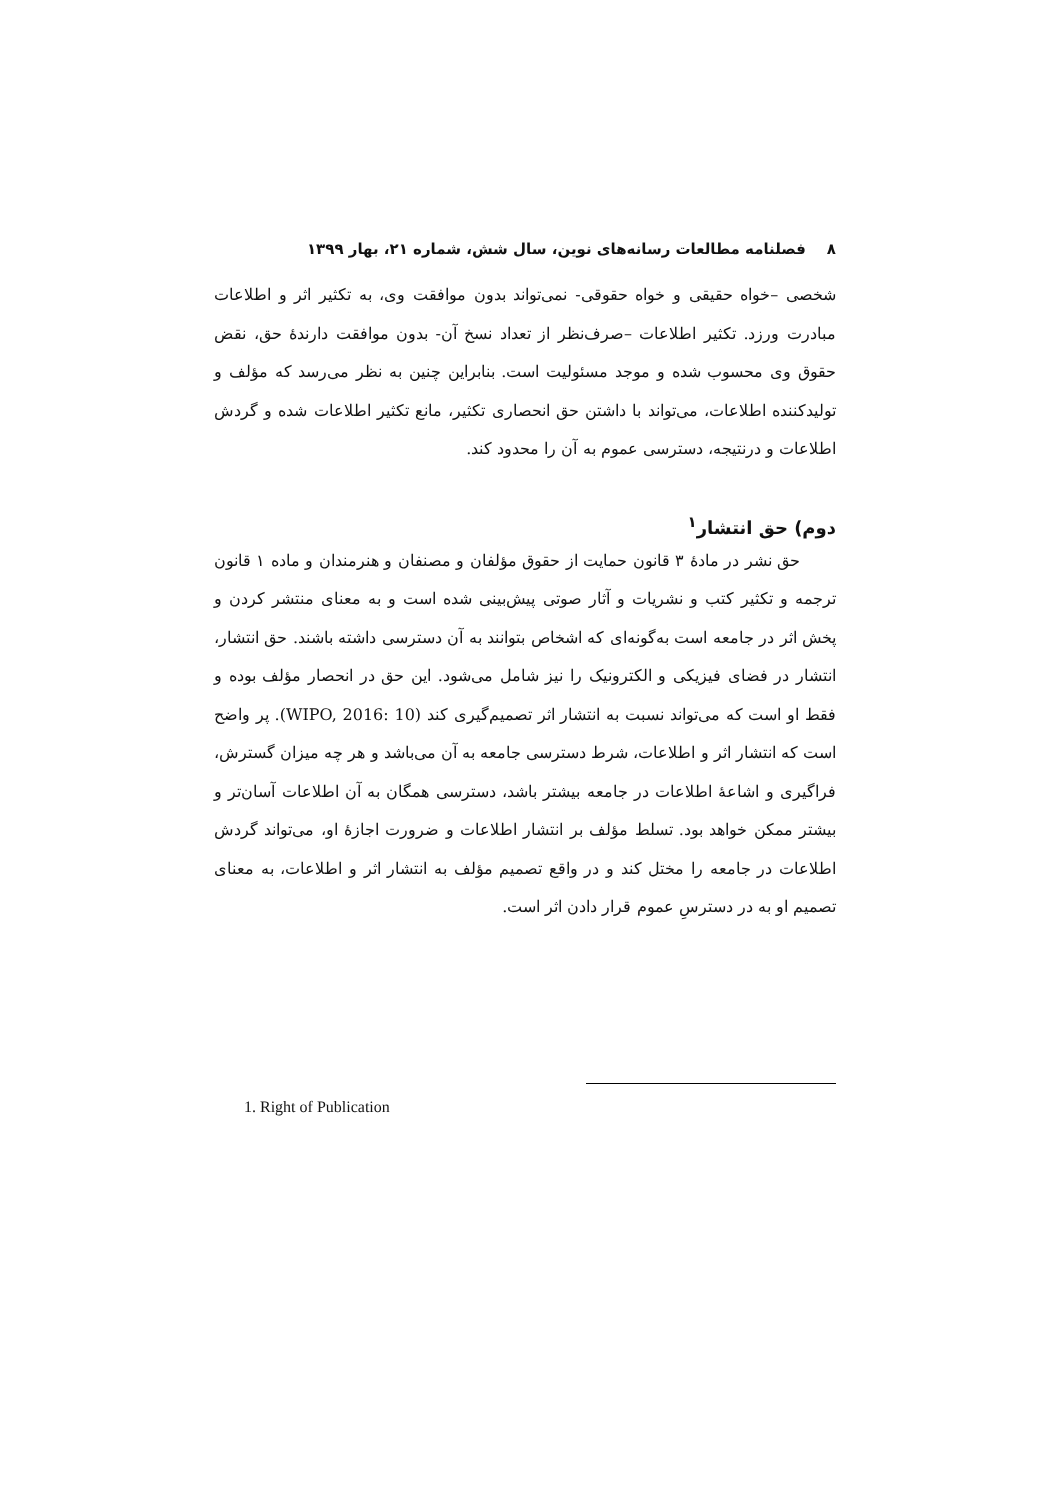۸ فصلنامه مطالعات رسانه‌های نوین، سال شش، شماره ۲۱، بهار ۱۳۹۹
شخصی –خواه حقیقی و خواه حقوقی- نمی‌تواند بدون موافقت وی، به تکثیر اثر و اطلاعات مبادرت ورزد. تکثیر اطلاعات –صرف‌نظر از تعداد نسخ آن- بدون موافقت دارندهٔ حق، نقض حقوق وی محسوب شده و موجد مسئولیت است. بنابراین چنین به نظر می‌رسد که مؤلف و تولیدکننده اطلاعات، می‌تواند با داشتن حق انحصاری تکثیر، مانع تکثیر اطلاعات شده و گردش اطلاعات و درنتیجه، دسترسی عموم به آن را محدود کند.
دوم) حق انتشار<sup>۱</sup>
حق نشر در مادهٔ ۳ قانون حمایت از حقوق مؤلفان و مصنفان و هنرمندان و ماده ۱ قانون ترجمه و تکثیر کتب و نشریات و آثار صوتی پیش‌بینی شده است و به معنای منتشر کردن و پخش اثر در جامعه است به‌گونه‌ای که اشخاص بتوانند به آن دسترسی داشته باشند. حق انتشار، انتشار در فضای فیزیکی و الکترونیک را نیز شامل می‌شود. این حق در انحصار مؤلف بوده و فقط او است که می‌تواند نسبت به انتشار اثر تصمیم‌گیری کند (WIPO, 2016: 10). پر واضح است که انتشار اثر و اطلاعات، شرط دسترسی جامعه به آن می‌باشد و هر چه میزان گسترش، فراگیری و اشاعهٔ اطلاعات در جامعه بیشتر باشد، دسترسی همگان به آن اطلاعات آسان‌تر و بیشتر ممکن خواهد بود. تسلط مؤلف بر انتشار اطلاعات و ضرورت اجازهٔ او، می‌تواند گردش اطلاعات در جامعه را مختل کند و در واقع تصمیم مؤلف به انتشار اثر و اطلاعات، به معنای تصمیم او به در دسترسِ عموم قرار دادن اثر است.
1. Right of Publication